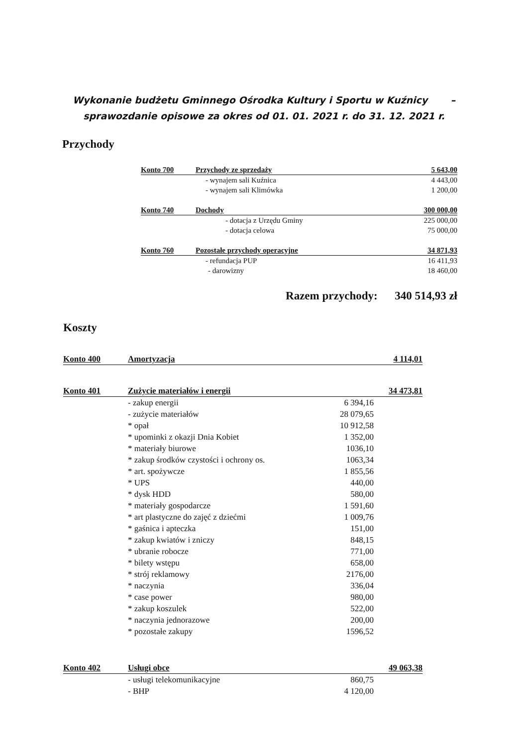Wykonanie budżetu Gminnego Ośrodka Kultury i Sportu w Kuźnicy –
sprawozdanie opisowe za okres od 01. 01. 2021 r. do 31. 12. 2021 r.
Przychody
| Konto 700 | Przychody ze sprzedaży | 5 643,00 |
| | - wynajem sali Kuźnica | 4 443,00 |
| | - wynajem sali Klimówka | 1 200,00 |
| Konto 740 | Dochody | 300 000,00 |
| | - dotacja z Urzędu Gminy | 225 000,00 |
| | - dotacja celowa | 75 000,00 |
| Konto 760 | Pozostałe przychody operacyjne | 34 871,93 |
| | - refundacja PUP | 16 411,93 |
| | - darowizny | 18 460,00 |
Razem przychody: 340 514,93 zł
Koszty
| Konto 400 | Amortyzacja | | 4 114,01 |
| Konto 401 | Zużycie materiałów i energii | | 34 473,81 |
| | - zakup energii | 6 394,16 | |
| | - zużycie materiałów | 28 079,65 | |
| | * opał | 10 912,58 | |
| | * upominki z okazji Dnia Kobiet | 1 352,00 | |
| | * materiały biurowe | 1036,10 | |
| | * zakup środków czystości i ochrony os. | 1063,34 | |
| | * art. spożywcze | 1 855,56 | |
| | * UPS | 440,00 | |
| | * dysk HDD | 580,00 | |
| | * materiały gospodarcze | 1 591,60 | |
| | * art plastyczne do zajęć z dziećmi | 1 009,76 | |
| | * gaśnica i apteczka | 151,00 | |
| | * zakup kwiatów i zniczy | 848,15 | |
| | * ubranie robocze | 771,00 | |
| | * bilety wstępu | 658,00 | |
| | * strój reklamowy | 2176,00 | |
| | * naczynia | 336,04 | |
| | * case power | 980,00 | |
| | * zakup koszulek | 522,00 | |
| | * naczynia jednorazowe | 200,00 | |
| | * pozostałe zakupy | 1596,52 | |
| Konto 402 | Usługi obce | | 49 063,38 |
| | - usługi telekomunikacyjne | 860,75 | |
| | - BHP | 4 120,00 | |